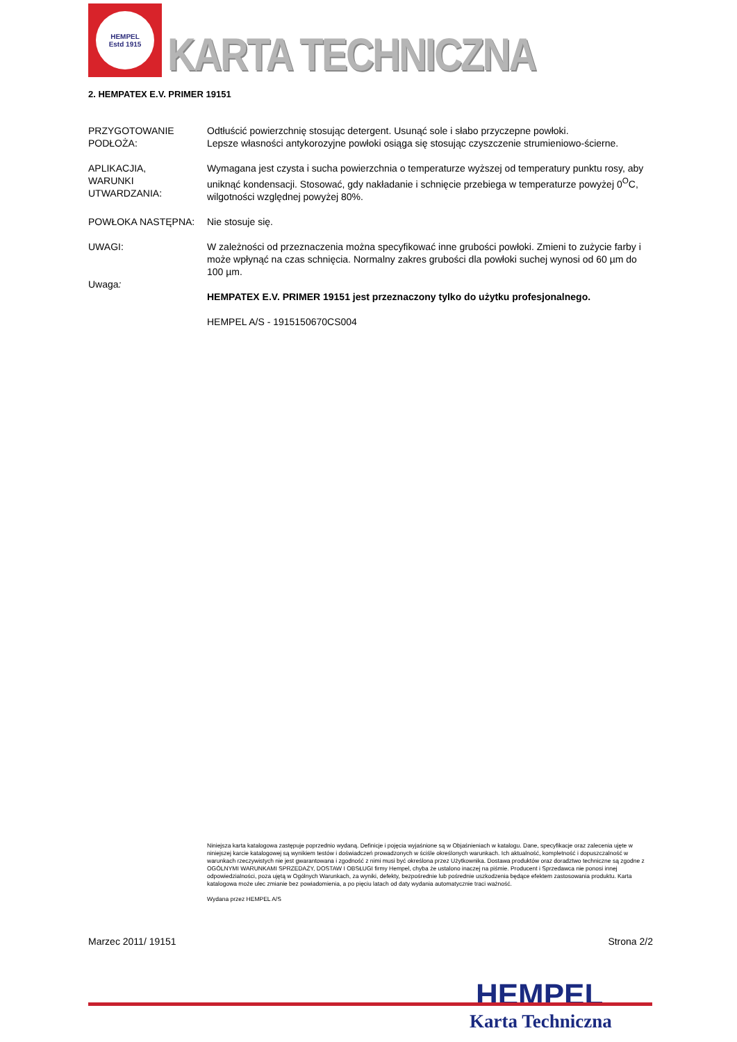HEMPEL
Estd 1915
KARTA TECHNICZNA
2. HEMPATEX E.V. PRIMER 19151
PRZYGOTOWANIE PODŁOŻA:
Odtłuścić powierzchnię stosując detergent. Usunąć sole i słabo przyczepne powłoki.
Lepsze własności antykorozyjne powłoki osiąga się stosując czyszczenie strumieniowo-ścierne.
APLIKACJIA,
WARUNKI
UTWARDZANIA:
Wymagana jest czysta i sucha powierzchnia o temperaturze wyższej od temperatury punktu rosy, aby uniknąć kondensacji. Stosować, gdy nakładanie i schnięcie przebiega w temperaturze powyżej 0<sup>O</sup>C, wilgotności względnej powyżej 80%.
POWŁOKA NASTĘPNA: Nie stosuje się.
UWAGI:
Uwaga:
W zależności od przeznaczenia można specyfikować inne grubości powłoki. Zmieni to zużycie farby i może wpłynąć na czas schnięcia. Normalny zakres grubości dla powłoki suchej wynosi od 60 µm do 100 µm.
HEMPATEX E.V. PRIMER 19151 jest przeznaczony tylko do użytku profesjonalnego.
HEMPEL A/S - 1915150670CS004
Niniejsza karta katalogowa zastępuje poprzednio wydaną. Definicje i pojęcia wyjaśnione są w Objaśnieniach w katalogu. Dane, specyfikacje oraz zalecenia ujęte w niniejszej karcie katalogowej są wynikiem testów i doświadczeń prowadzonych w ściśle określonych warunkach. Ich aktualność, kompletność i dopuszczalność w warunkach rzeczywistych nie jest gwarantowana i zgodność z nimi musi być określona przez Użytkownika. Dostawa produktów oraz doradztwo techniczne są zgodne z OGÓLNYMI WARUNKAMI SPRZEDAŻY, DOSTAW I OBSŁUGI firmy Hempel, chyba że ustalono inaczej na piśmie. Producent i Sprzedawca nie ponosi innej odpowiedzialności, poza ujętą w Ogólnych Warunkach, za wyniki, defekty, bezpośrednie lub pośrednie uszkodzenia będące efektem zastosowania produktu. Karta katalogowa może ulec zmianie bez powiadomienia, a po pięciu latach od daty wydania automatycznie traci ważność.
Wydana przez HEMPEL A/S
Marzec 2011/ 19151 Strona 2/2
HEMPEL
Karta Techniczna